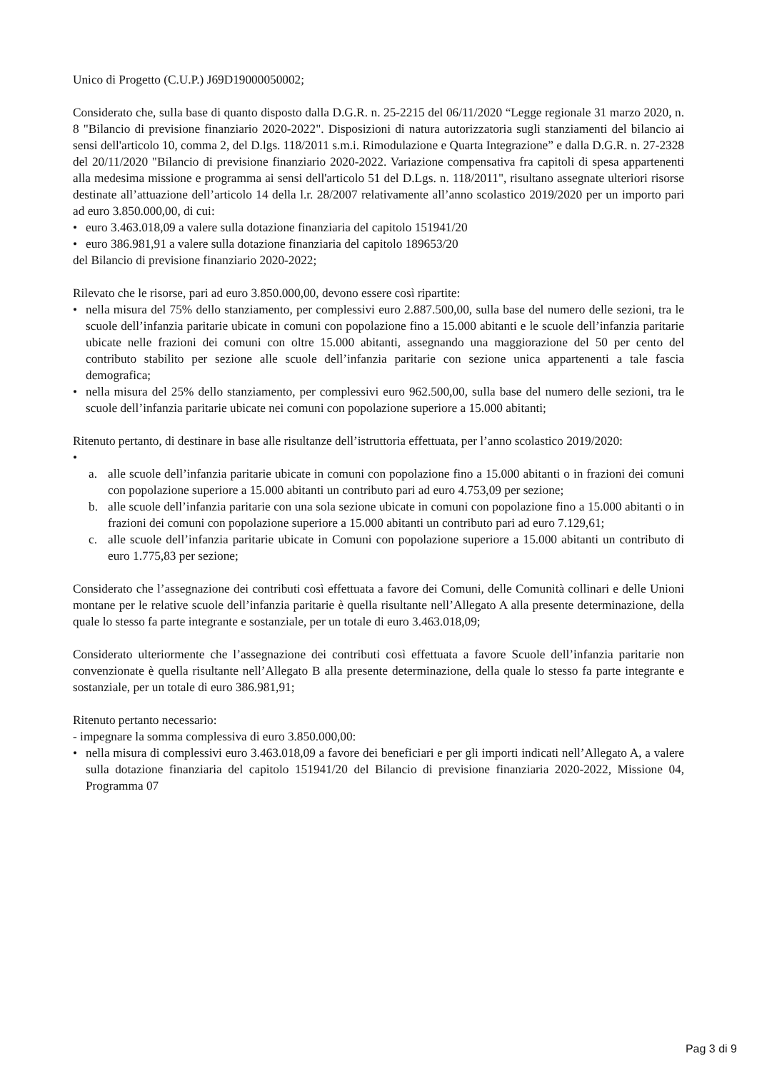Unico di Progetto (C.U.P.) J69D19000050002;
Considerato che, sulla base di quanto disposto dalla D.G.R. n. 25-2215 del 06/11/2020 “Legge regionale 31 marzo 2020, n. 8 "Bilancio di previsione finanziario 2020-2022". Disposizioni di natura autorizzatoria sugli stanziamenti del bilancio ai sensi dell'articolo 10, comma 2, del D.lgs. 118/2011 s.m.i. Rimodulazione e Quarta Integrazione” e dalla D.G.R. n. 27-2328 del 20/11/2020 "Bilancio di previsione finanziario 2020-2022. Variazione compensativa fra capitoli di spesa appartenenti alla medesima missione e programma ai sensi dell'articolo 51 del D.Lgs. n. 118/2011", risultano assegnate ulteriori risorse destinate all’attuazione dell’articolo 14 della l.r. 28/2007 relativamente all’anno scolastico 2019/2020 per un importo pari ad euro 3.850.000,00, di cui:
• euro 3.463.018,09 a valere sulla dotazione finanziaria del capitolo 151941/20
• euro 386.981,91 a valere sulla dotazione finanziaria del capitolo 189653/20
del Bilancio di previsione finanziario 2020-2022;
Rilevato che le risorse, pari ad euro 3.850.000,00, devono essere così ripartite:
• nella misura del 75% dello stanziamento, per complessivi euro 2.887.500,00, sulla base del numero delle sezioni, tra le scuole dell’infanzia paritarie ubicate in comuni con popolazione fino a 15.000 abitanti e le scuole dell’infanzia paritarie ubicate nelle frazioni dei comuni con oltre 15.000 abitanti, assegnando una maggiorazione del 50 per cento del contributo stabilito per sezione alle scuole dell’infanzia paritarie con sezione unica appartenenti a tale fascia demografica;
• nella misura del 25% dello stanziamento, per complessivi euro 962.500,00, sulla base del numero delle sezioni, tra le scuole dell’infanzia paritarie ubicate nei comuni con popolazione superiore a 15.000 abitanti;
Ritenuto pertanto, di destinare in base alle risultanze dell’istruttoria effettuata, per l’anno scolastico 2019/2020:
•
a. alle scuole dell’infanzia paritarie ubicate in comuni con popolazione fino a 15.000 abitanti o in frazioni dei comuni con popolazione superiore a 15.000 abitanti un contributo pari ad euro 4.753,09 per sezione;
b. alle scuole dell’infanzia paritarie con una sola sezione ubicate in comuni con popolazione fino a 15.000 abitanti o in frazioni dei comuni con popolazione superiore a 15.000 abitanti un contributo pari ad euro 7.129,61;
c. alle scuole dell’infanzia paritarie ubicate in Comuni con popolazione superiore a 15.000 abitanti un contributo di euro 1.775,83 per sezione;
Considerato che l’assegnazione dei contributi così effettuata a favore dei Comuni, delle Comunità collinari e delle Unioni montane per le relative scuole dell’infanzia paritarie è quella risultante nell’Allegato A alla presente determinazione, della quale lo stesso fa parte integrante e sostanziale, per un totale di euro 3.463.018,09;
Considerato ulteriormente che l’assegnazione dei contributi così effettuata a favore Scuole dell’infanzia paritarie non convenzionate è quella risultante nell’Allegato B alla presente determinazione, della quale lo stesso fa parte integrante e sostanziale, per un totale di euro 386.981,91;
Ritenuto pertanto necessario:
- impegnare la somma complessiva di euro 3.850.000,00:
• nella misura di complessivi euro 3.463.018,09 a favore dei beneficiari e per gli importi indicati nell’Allegato A, a valere sulla dotazione finanziaria del capitolo 151941/20 del Bilancio di previsione finanziaria 2020-2022, Missione 04, Programma 07
Pag 3 di 9